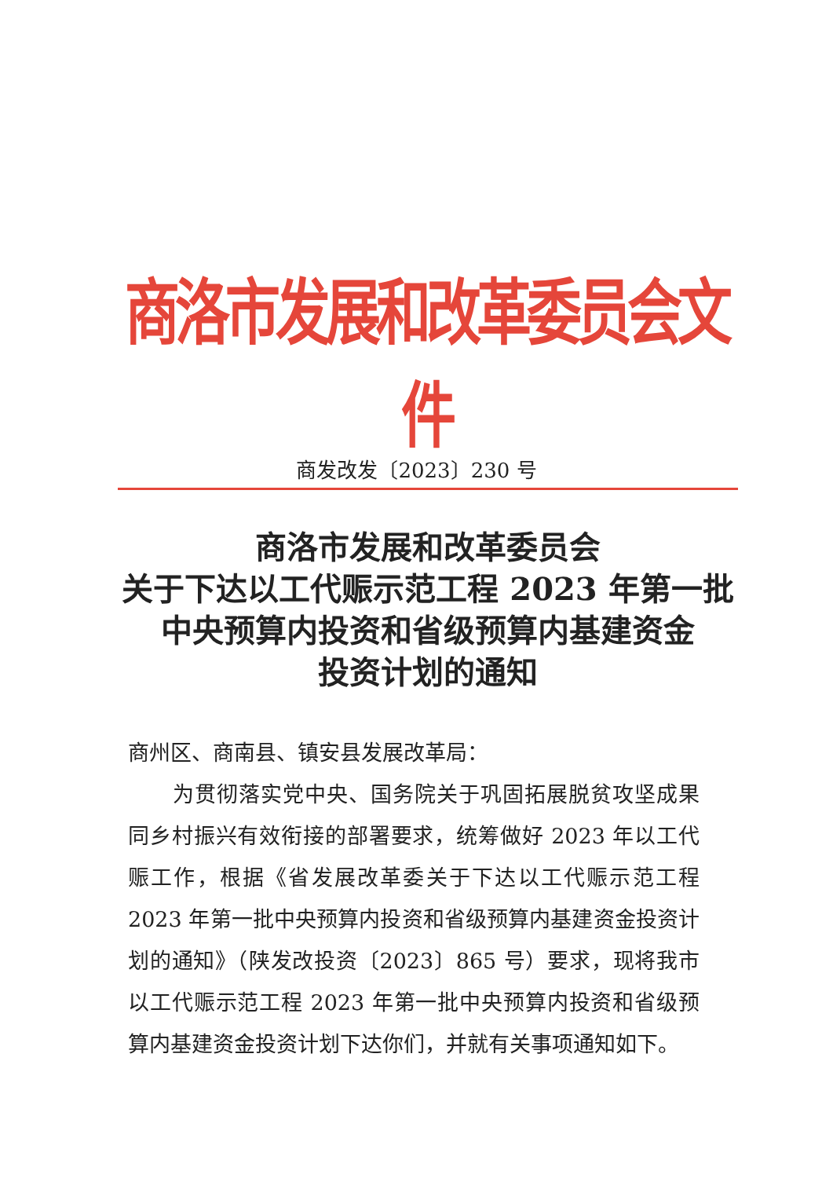商洛市发展和改革委员会文件
商发改发〔2023〕230 号
商洛市发展和改革委员会
关于下达以工代赈示范工程 2023 年第一批
中央预算内投资和省级预算内基建资金
投资计划的通知
商州区、商南县、镇安县发展改革局：
为贯彻落实党中央、国务院关于巩固拓展脱贫攻坚成果同乡村振兴有效衔接的部署要求，统筹做好 2023 年以工代赈工作，根据《省发展改革委关于下达以工代赈示范工程 2023 年第一批中央预算内投资和省级预算内基建资金投资计划的通知》（陕发改投资〔2023〕865 号）要求，现将我市以工代赈示范工程 2023 年第一批中央预算内投资和省级预算内基建资金投资计划下达你们，并就有关事项通知如下。